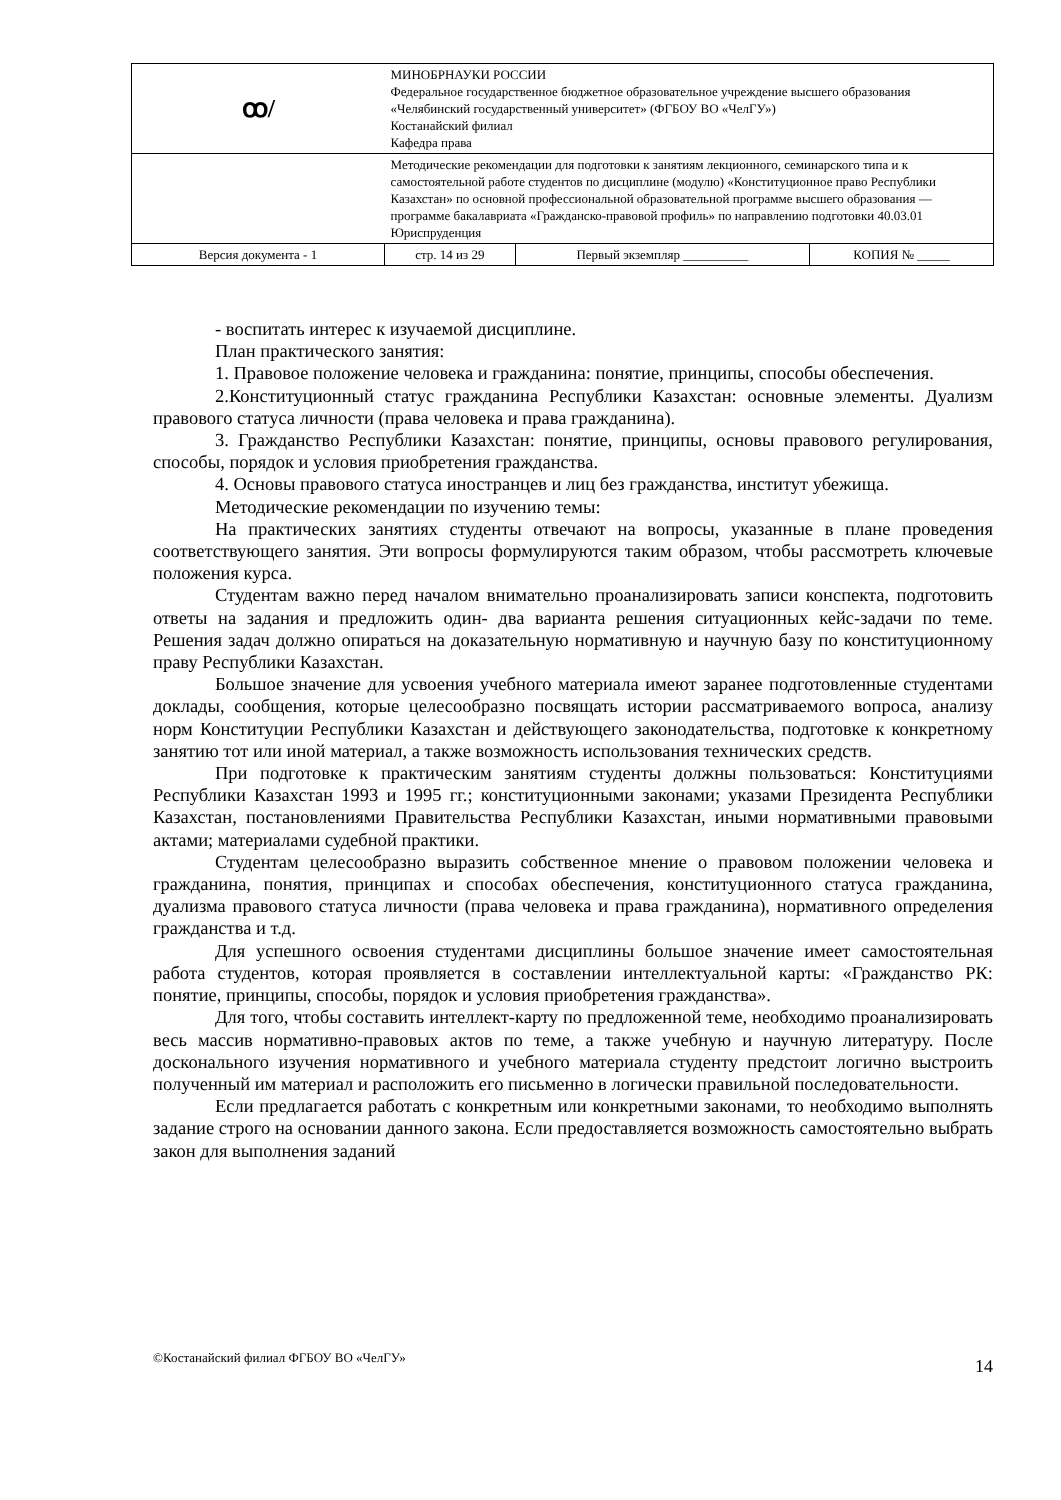| ꝏ/ | МИНОБРНАУКИ РОССИИ Федеральное государственное бюджетное образовательное учреждение высшего образования «Челябинский государственный университет» (ФГБОУ ВО «ЧелГУ») Костанайский филиал Кафедра права | | |
| | Методические рекомендации для подготовки к занятиям лекционного, семинарского типа и к самостоятельной работе студентов по дисциплине (модулю) «Конституционное право Республики Казахстан» по основной профессиональной образовательной программе высшего образования — программе бакалавриата «Гражданско-правовой профиль» по направлению подготовки 40.03.01 Юриспруденция | | |
| Версия документа - 1 | стр. 14 из 29 | Первый экземпляр __________ | КОПИЯ № _____ |
- воспитать интерес к изучаемой дисциплине.
План практического занятия:
1. Правовое положение человека и гражданина: понятие, принципы, способы обеспечения.
2.Конституционный статус гражданина Республики Казахстан: основные элементы. Дуализм правового статуса личности (права человека и права гражданина).
3. Гражданство Республики Казахстан: понятие, принципы, основы правового регулирования, способы, порядок и условия приобретения гражданства.
4. Основы правового статуса иностранцев и лиц без гражданства, институт убежища.
Методические рекомендации по изучению темы:
На практических занятиях студенты отвечают на вопросы, указанные в плане проведения соответствующего занятия. Эти вопросы формулируются таким образом, чтобы рассмотреть ключевые положения курса.
Студентам важно перед началом внимательно проанализировать записи конспекта, подготовить ответы на задания и предложить один- два варианта решения ситуационных кейс-задачи по теме. Решения задач должно опираться на доказательную нормативную и научную базу по конституционному праву Республики Казахстан.
Большое значение для усвоения учебного материала имеют заранее подготовленные студентами доклады, сообщения, которые целесообразно посвящать истории рассматриваемого вопроса, анализу норм Конституции Республики Казахстан и действующего законодательства, подготовке к конкретному занятию тот или иной материал, а также возможность использования технических средств.
При подготовке к практическим занятиям студенты должны пользоваться: Конституциями Республики Казахстан 1993 и 1995 гг.; конституционными законами; указами Президента Республики Казахстан, постановлениями Правительства Республики Казахстан, иными нормативными правовыми актами; материалами судебной практики.
Студентам целесообразно выразить собственное мнение о правовом положении человека и гражданина, понятия, принципах и способах обеспечения, конституционного статуса гражданина, дуализма правового статуса личности (права человека и права гражданина), нормативного определения гражданства и т.д.
Для успешного освоения студентами дисциплины большое значение имеет самостоятельная работа студентов, которая проявляется в составлении интеллектуальной карты: «Гражданство РК: понятие, принципы, способы, порядок и условия приобретения гражданства».
Для того, чтобы составить интеллект-карту по предложенной теме, необходимо проанализировать весь массив нормативно-правовых актов по теме, а также учебную и научную литературу. После досконального изучения нормативного и учебного материала студенту предстоит логично выстроить полученный им материал и расположить его письменно в логически правильной последовательности.
Если предлагается работать с конкретным или конкретными законами, то необходимо выполнять задание строго на основании данного закона. Если предоставляется возможность самостоятельно выбрать закон для выполнения заданий
©Костанайский филиал ФГБОУ ВО «ЧелГУ» 14